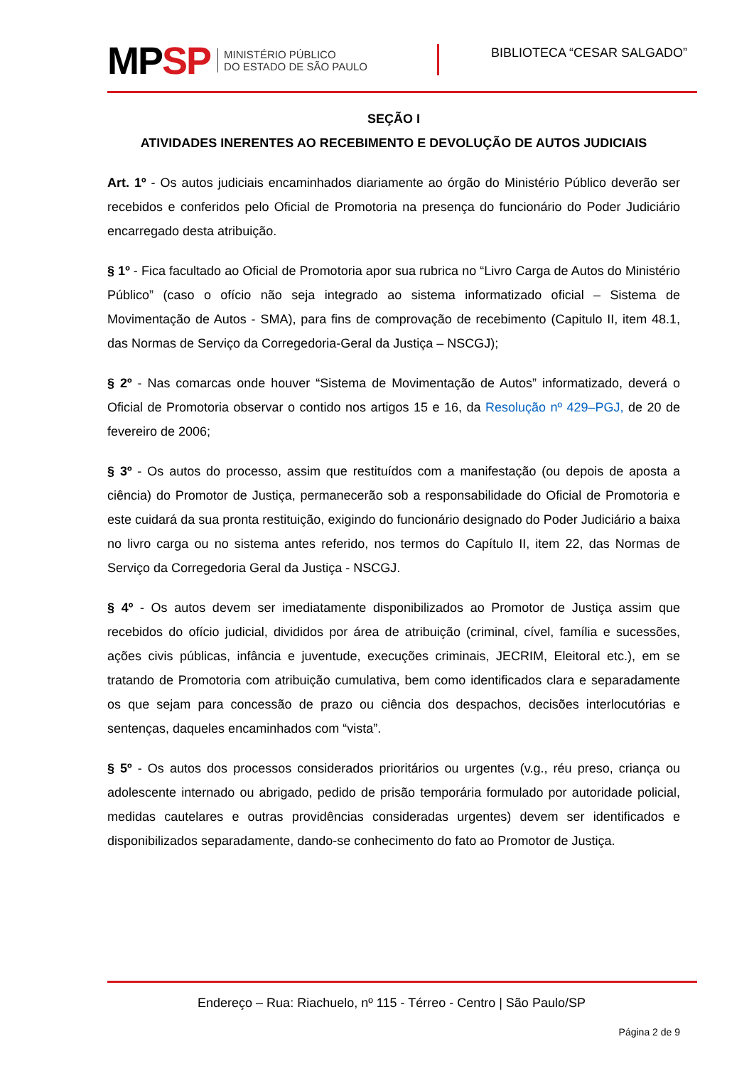MPSP
MINISTÉRIO PÚBLICO
DO ESTADO DE SÃO PAULO
BIBLIOTECA “CESAR SALGADO”
SEÇÃO I
ATIVIDADES INERENTES AO RECEBIMENTO E DEVOLUÇÃO DE AUTOS JUDICIAIS
Art. 1º - Os autos judiciais encaminhados diariamente ao órgão do Ministério Público deverão ser recebidos e conferidos pelo Oficial de Promotoria na presença do funcionário do Poder Judiciário encarregado desta atribuição.
§ 1º - Fica facultado ao Oficial de Promotoria apor sua rubrica no “Livro Carga de Autos do Ministério Público” (caso o ofício não seja integrado ao sistema informatizado oficial – Sistema de Movimentação de Autos - SMA), para fins de comprovação de recebimento (Capitulo II, item 48.1, das Normas de Serviço da Corregedoria-Geral da Justiça – NSCGJ);
§ 2º - Nas comarcas onde houver “Sistema de Movimentação de Autos” informatizado, deverá o Oficial de Promotoria observar o contido nos artigos 15 e 16, da Resolução nº 429–PGJ, de 20 de fevereiro de 2006;
§ 3º - Os autos do processo, assim que restituídos com a manifestação (ou depois de aposta a ciência) do Promotor de Justiça, permanecerão sob a responsabilidade do Oficial de Promotoria e este cuidará da sua pronta restituição, exigindo do funcionário designado do Poder Judiciário a baixa no livro carga ou no sistema antes referido, nos termos do Capítulo II, item 22, das Normas de Serviço da Corregedoria Geral da Justiça - NSCGJ.
§ 4º - Os autos devem ser imediatamente disponibilizados ao Promotor de Justiça assim que recebidos do ofício judicial, divididos por área de atribuição (criminal, cível, família e sucessões, ações civis públicas, infância e juventude, execuções criminais, JECRIM, Eleitoral etc.), em se tratando de Promotoria com atribuição cumulativa, bem como identificados clara e separadamente os que sejam para concessão de prazo ou ciência dos despachos, decisões interlocutórias e sentenças, daqueles encaminhados com “vista”.
§ 5º - Os autos dos processos considerados prioritários ou urgentes (v.g., réu preso, criança ou adolescente internado ou abrigado, pedido de prisão temporária formulado por autoridade policial, medidas cautelares e outras providências consideradas urgentes) devem ser identificados e disponibilizados separadamente, dando-se conhecimento do fato ao Promotor de Justiça.
Endereço – Rua: Riachuelo, nº 115 - Térreo - Centro | São Paulo/SP
Página 2 de 9